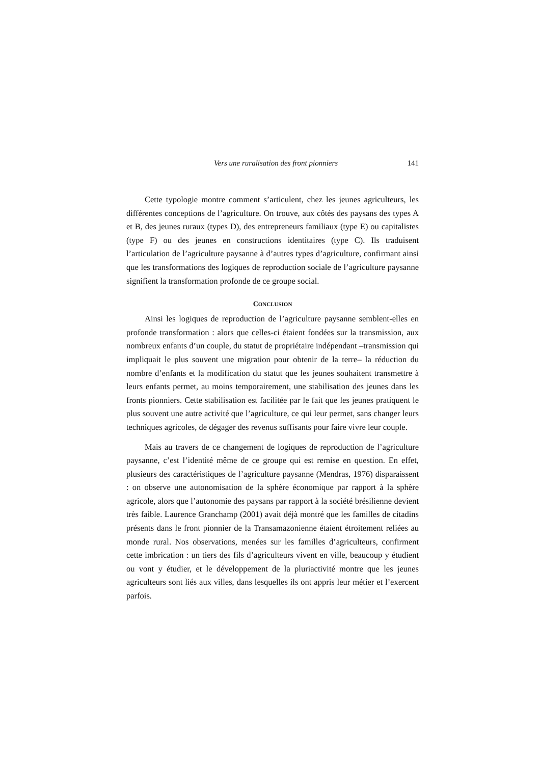Vers une ruralisation des front pionniers 141
Cette typologie montre comment s’articulent, chez les jeunes agriculteurs, les différentes conceptions de l’agriculture. On trouve, aux côtés des paysans des types A et B, des jeunes ruraux (types D), des entrepreneurs familiaux (type E) ou capitalistes (type F) ou des jeunes en constructions identitaires (type C). Ils traduisent l’articulation de l’agriculture paysanne à d’autres types d’agriculture, confirmant ainsi que les transformations des logiques de reproduction sociale de l’agriculture paysanne signifient la transformation profonde de ce groupe social.
CONCLUSION
Ainsi les logiques de reproduction de l’agriculture paysanne semblent-elles en profonde transformation : alors que celles-ci étaient fondées sur la transmission, aux nombreux enfants d’un couple, du statut de propriétaire indépendant –transmission qui impliquait le plus souvent une migration pour obtenir de la terre– la réduction du nombre d’enfants et la modification du statut que les jeunes souhaitent transmettre à leurs enfants permet, au moins temporairement, une stabilisation des jeunes dans les fronts pionniers. Cette stabilisation est facilitée par le fait que les jeunes pratiquent le plus souvent une autre activité que l’agriculture, ce qui leur permet, sans changer leurs techniques agricoles, de dégager des revenus suffisants pour faire vivre leur couple.
Mais au travers de ce changement de logiques de reproduction de l’agriculture paysanne, c’est l’identité même de ce groupe qui est remise en question. En effet, plusieurs des caractéristiques de l’agriculture paysanne (Mendras, 1976) disparaissent : on observe une autonomisation de la sphère économique par rapport à la sphère agricole, alors que l’autonomie des paysans par rapport à la société brésilienne devient très faible. Laurence Granchamp (2001) avait déjà montré que les familles de citadins présents dans le front pionnier de la Transamazonienne étaient étroitement reliées au monde rural. Nos observations, menées sur les familles d’agriculteurs, confirment cette imbrication : un tiers des fils d’agriculteurs vivent en ville, beaucoup y étudient ou vont y étudier, et le développement de la pluriactivité montre que les jeunes agriculteurs sont liés aux villes, dans lesquelles ils ont appris leur métier et l’exercent parfois.